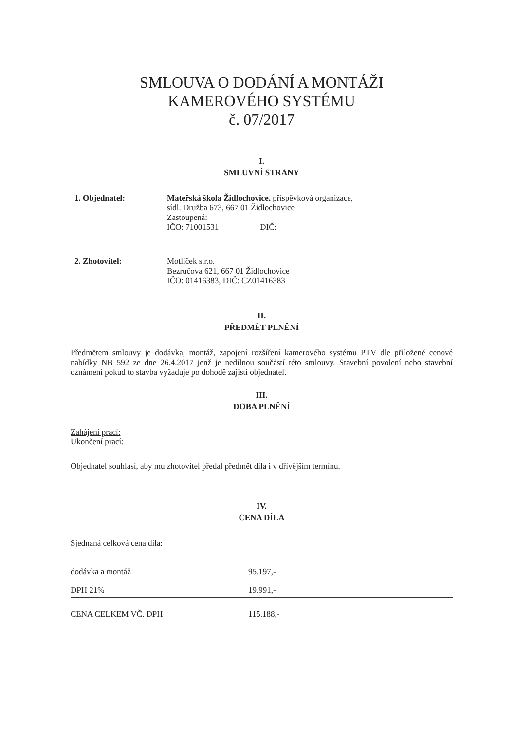SMLOUVA O DODÁNÍ A MONTÁŽI
KAMEROVÉHO SYSTÉMU
č. 07/2017
I.
SMLUVNÍ STRANY
1. Objednatel: Mateřská škola Židlochovice, příspěvková organizace,
sídl. Družba 673, 667 01 Židlochovice
Zastoupená:
IČO: 71001531 DIČ:
2. Zhotovitel: Motlíček s.r.o.
Bezručova 621, 667 01 Židlochovice
IČO: 01416383, DIČ: CZ01416383
II.
PŘEDMĚT PLNĚNÍ
Předmětem smlouvy je dodávka, montáž, zapojení rozšíření kamerového systému PTV dle přiložené cenové nabídky NB 592 ze dne 26.4.2017 jenž je nedílnou součástí této smlouvy. Stavební povolení nebo stavební oznámení pokud to stavba vyžaduje po dohodě zajistí objednatel.
III.
DOBA PLNĚNÍ
Zahájení prací:
Ukončení prací:
Objednatel souhlasí, aby mu zhotovitel předal předmět díla i v dřívějším termínu.
IV.
CENA DÍLA
Sjednaná celková cena díla:
| dodávka a montáž | 95.197,- |
| DPH 21% | 19.991,- |
| CENA CELKEM VČ. DPH | 115.188,- |